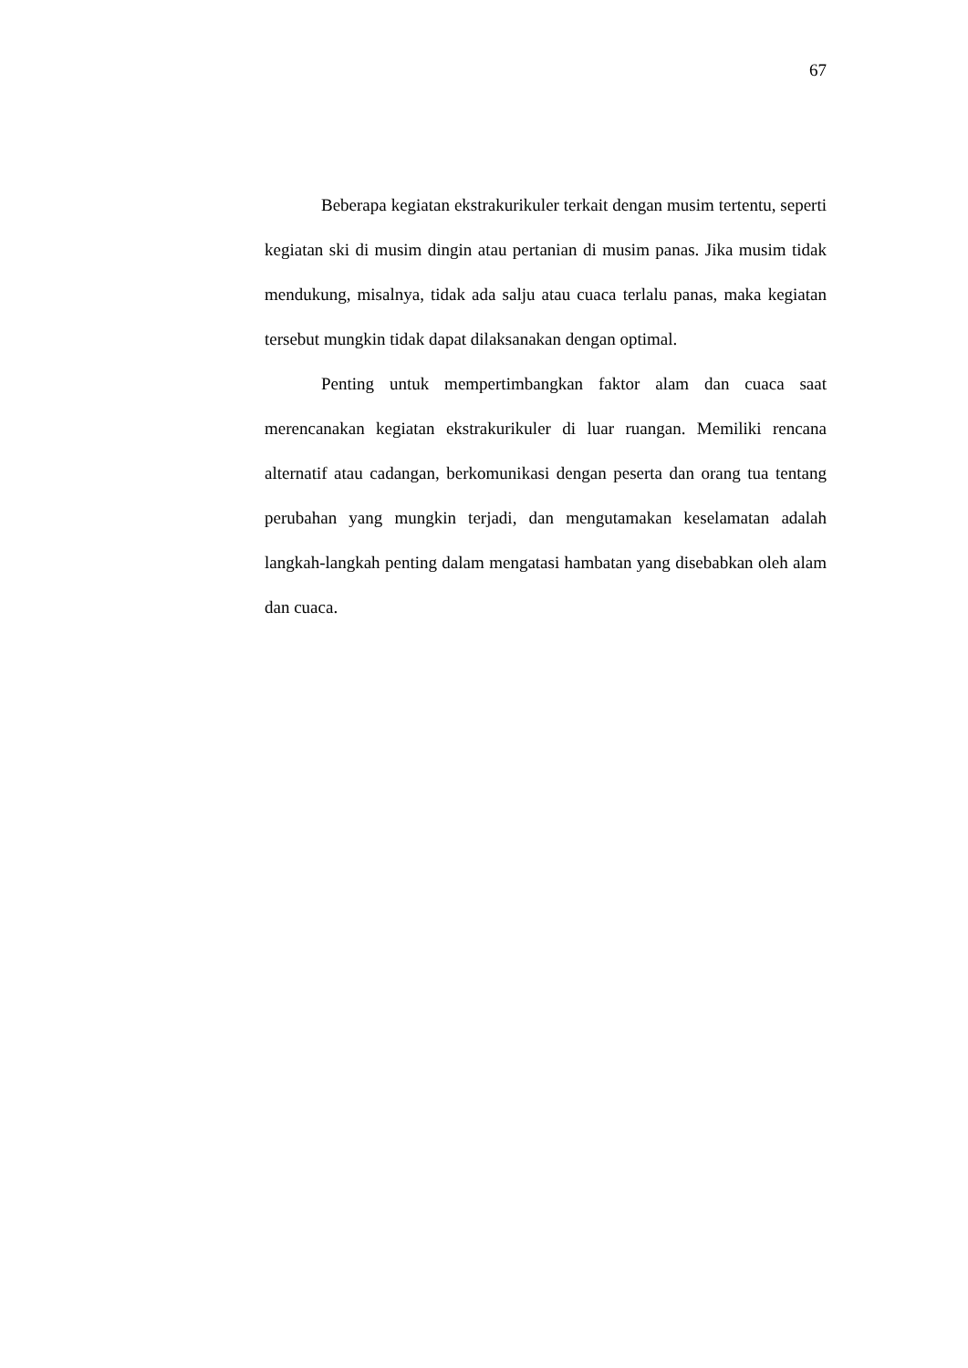67
Beberapa kegiatan ekstrakurikuler terkait dengan musim tertentu, seperti kegiatan ski di musim dingin atau pertanian di musim panas. Jika musim tidak mendukung, misalnya, tidak ada salju atau cuaca terlalu panas, maka kegiatan tersebut mungkin tidak dapat dilaksanakan dengan optimal.
Penting untuk mempertimbangkan faktor alam dan cuaca saat merencanakan kegiatan ekstrakurikuler di luar ruangan. Memiliki rencana alternatif atau cadangan, berkomunikasi dengan peserta dan orang tua tentang perubahan yang mungkin terjadi, dan mengutamakan keselamatan adalah langkah-langkah penting dalam mengatasi hambatan yang disebabkan oleh alam dan cuaca.